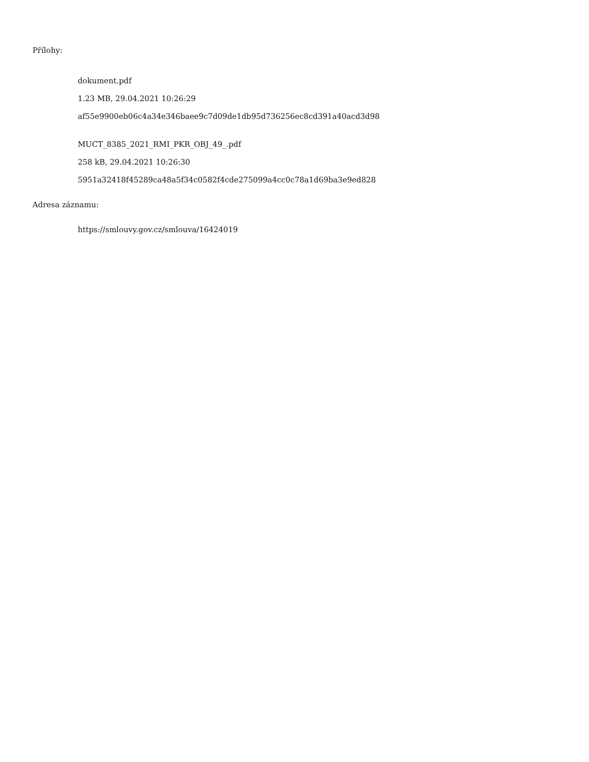Přílohy:
dokument.pdf
1.23 MB, 29.04.2021 10:26:29
af55e9900eb06c4a34e346baee9c7d09de1db95d736256ec8cd391a40acd3d98
MUCT_8385_2021_RMI_PKR_OBJ_49_.pdf
258 kB, 29.04.2021 10:26:30
5951a32418f45289ca48a5f34c0582f4cde275099a4cc0c78a1d69ba3e9ed828
Adresa záznamu:
https://smlouvy.gov.cz/smlouva/16424019